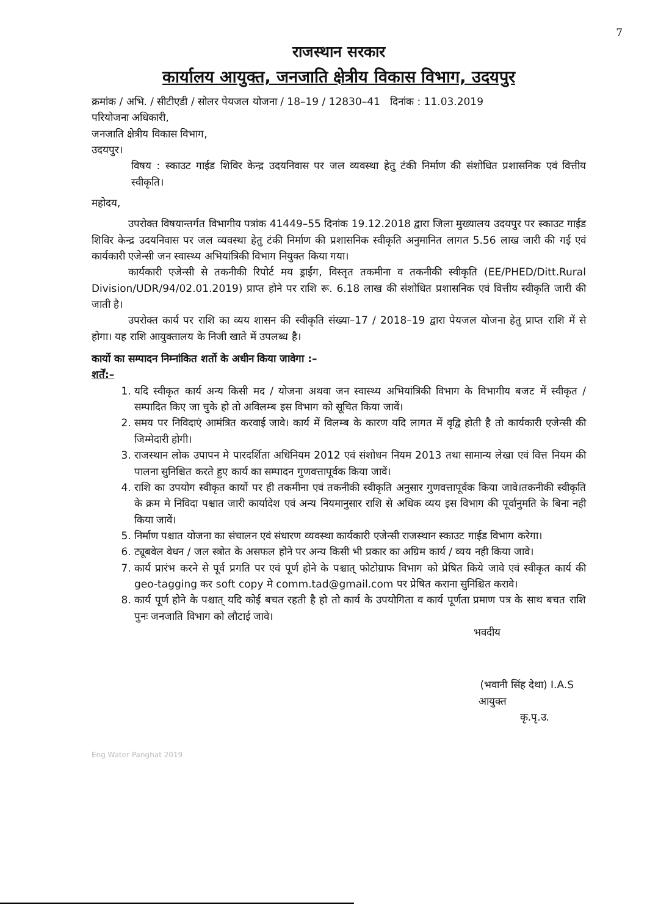7
राजस्थान सरकार
कार्यालय आयुक्त, जनजाति क्षेत्रीय विकास विभाग, उदयपुर
क्रमांक / अभि. / सीटीएडी / सोलर पेयजल योजना / 18–19 / 12830–41 दिनांक : 11.03.2019
परियोजना अधिकारी,
जनजाति क्षेत्रीय विकास विभाग,
उदयपुर।
विषय : स्काउट गाईड शिविर केन्द्र उदयनिवास पर जल व्यवस्था हेतु टंकी निर्माण की संशोधित प्रशासनिक एवं वित्तीय स्वीकृति।
महोदय,
उपरोक्त विषयान्तर्गत विभागीय पत्रांक 41449–55 दिनांक 19.12.2018 द्वारा जिला मुख्यालय उदयपुर पर स्काउट गाईड शिविर केन्द्र उदयनिवास पर जल व्यवस्था हेतु टंकी निर्माण की प्रशासनिक स्वीकृति अनुमानित लागत 5.56 लाख जारी की गई एवं कार्यकारी एजेन्सी जन स्वास्थ्य अभियांत्रिकी विभाग नियुक्त किया गया।
कार्यकारी एजेन्सी से तकनीकी रिपोर्ट मय ड्राईंग, विस्तृत तकमीना व तकनीकी स्वीकृति (EE/PHED/Ditt.Rural Division/UDR/94/02.01.2019) प्राप्त होने पर राशि रू. 6.18 लाख की संशोधित प्रशासनिक एवं वित्तीय स्वीकृति जारी की जाती है।
उपरोक्त कार्य पर राशि का व्यय शासन की स्वीकृति संख्या–17 / 2018–19 द्वारा पेयजल योजना हेतु प्राप्त राशि में से होगा। यह राशि आयुक्तालय के निजी खाते में उपलब्ध है।
कार्यो का सम्पादन निम्नांकित शर्तो के अधीन किया जावेगा :–
शर्तें:–
1. यदि स्वीकृत कार्य अन्य किसी मद / योजना अथवा जन स्वास्थ्य अभियांत्रिकी विभाग के विभागीय बजट में स्वीकृत / सम्पादित किए जा चुके हो तो अविलम्ब इस विभाग को सूचित किया जावें।
2. समय पर निविदाएं आमंत्रित करवाई जावे। कार्य में विलम्ब के कारण यदि लागत में वृद्वि होती है तो कार्यकारी एजेन्सी की जिम्मेदारी होगी।
3. राजस्थान लोक उपापन मे पारदर्शिता अधिनियम 2012 एवं संशोधन नियम 2013 तथा सामान्य लेखा एवं वित्त नियम की पालना सुनिश्चित करते हुए कार्य का सम्पादन गुणवत्तापूर्वक किया जावें।
4. राशि का उपयोग स्वीकृत कार्यो पर ही तकमीना एवं तकनीकी स्वीकृति अनुसार गुणवत्तापूर्वक किया जावे।तकनीकी स्वीकृति के क्रम मे निविदा पश्चात जारी कार्यादेश एवं अन्य नियमानुसार राशि से अधिक व्यय इस विभाग की पूर्वानुमति के बिना नही किया जावें।
5. निर्माण पश्चात योजना का संचालन एवं संधारण व्यवस्था कार्यकारी एजेन्सी राजस्थान स्काउट गाईड विभाग करेगा।
6. ट्यूबवेल वेधन / जल स्त्रोत के असफल होने पर अन्य किसी भी प्रकार का अग्रिम कार्य / व्यय नही किया जावे।
7. कार्य प्रारंभ करने से पूर्व प्रगति पर एवं पूर्ण होने के पश्चात् फोटोग्राफ विभाग को प्रेषित किये जावे एवं स्वीकृत कार्य की geo-tagging कर soft copy मे comm.tad@gmail.com पर प्रेषित कराना सुनिश्चित करावे।
8. कार्य पूर्ण होने के पश्चात् यदि कोई बचत रहती है हो तो कार्य के उपयोगिता व कार्य पूर्णता प्रमाण पत्र के साथ बचत राशि पुनः जनजाति विभाग को लौटाई जावे।
भवदीय
(भवानी सिंह देथा) I.A.S
आयुक्त
कृ.पृ.उ.
Eng Water Panghat 2019